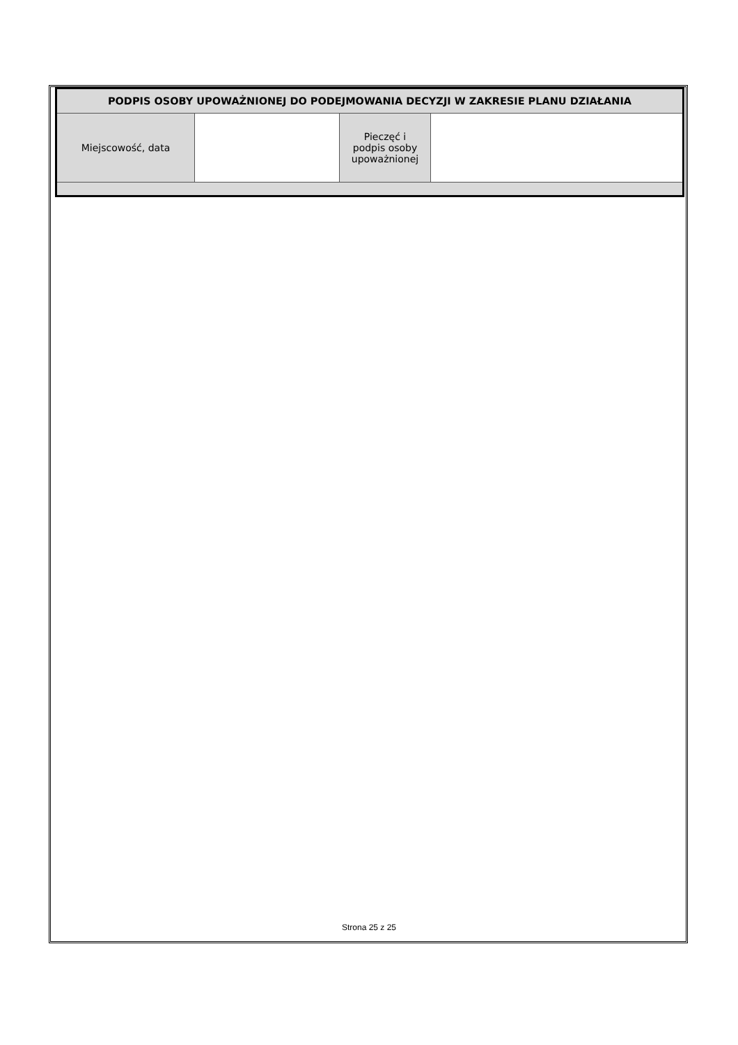| PODPIS OSOBY UPOWAŻNIONEJ DO PODEJMOWANIA DECYZJI W ZAKRESIE PLANU DZIAŁANIA | | | |
| --- | --- | --- | --- |
| Miejscowość, data | | Pieczęć i podpis osoby upoważnionej | |
Strona 25 z 25